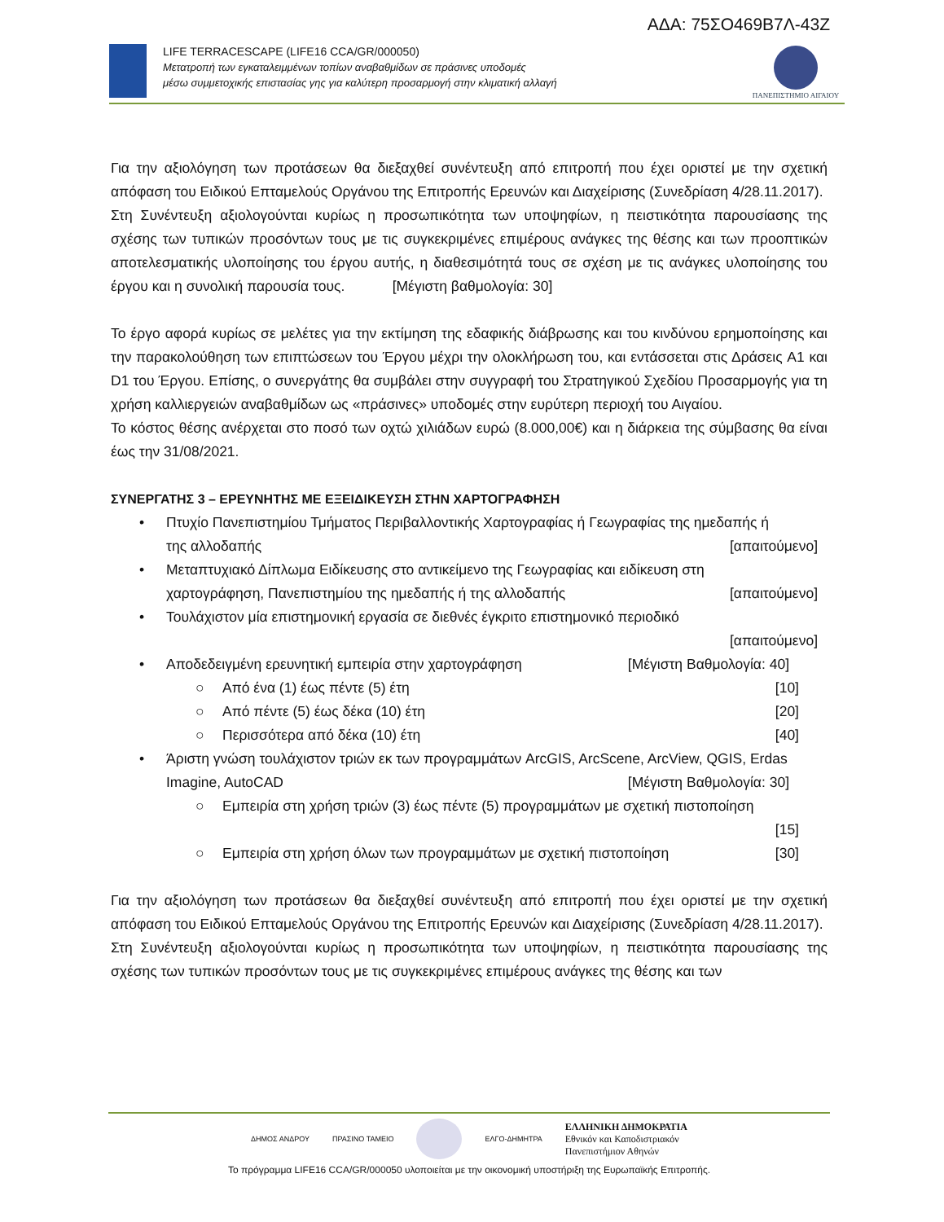ΑΔΑ: 75ΣΟ469Β7Λ-43Ζ
LIFE TERRACESCAPE (LIFE16 CCA/GR/000050)
Μετατροπή των εγκαταλειμμένων τοπίων αναβαθμίδων σε πράσινες υποδομές
μέσω συμμετοχικής επιστασίας γης για καλύτερη προσαρμογή στην κλιματική αλλαγή
ΠΑΝΕΠΙΣΤΗΜΙΟ ΑΙΓΑΙΟΥ
Για την αξιολόγηση των προτάσεων θα διεξαχθεί συνέντευξη από επιτροπή που έχει οριστεί με την σχετική απόφαση του Ειδικού Επταμελούς Οργάνου της Επιτροπής Ερευνών και Διαχείρισης (Συνεδρίαση 4/28.11.2017).
Στη Συνέντευξη αξιολογούνται κυρίως η προσωπικότητα των υποψηφίων, η πειστικότητα παρουσίασης της σχέσης των τυπικών προσόντων τους με τις συγκεκριμένες επιμέρους ανάγκες της θέσης και των προοπτικών αποτελεσματικής υλοποίησης του έργου αυτής, η διαθεσιμότητά τους σε σχέση με τις ανάγκες υλοποίησης του έργου και η συνολική παρουσία τους. [Μέγιστη βαθμολογία: 30]
Το έργο αφορά κυρίως σε μελέτες για την εκτίμηση της εδαφικής διάβρωσης και του κινδύνου ερημοποίησης και την παρακολούθηση των επιπτώσεων του Έργου μέχρι την ολοκλήρωση του, και εντάσσεται στις Δράσεις A1 και D1 του Έργου. Επίσης, ο συνεργάτης θα συμβάλει στην συγγραφή του Στρατηγικού Σχεδίου Προσαρμογής για τη χρήση καλλιεργειών αναβαθμίδων ως «πράσινες» υποδομές στην ευρύτερη περιοχή του Αιγαίου.
Το κόστος θέσης ανέρχεται στο ποσό των οχτώ χιλιάδων ευρώ (8.000,00€) και η διάρκεια της σύμβασης θα είναι έως την 31/08/2021.
ΣΥΝΕΡΓΑΤΗΣ 3 – ΕΡΕΥΝΗΤΗΣ ΜΕ ΕΞΕΙΔΙΚΕΥΣΗ ΣΤΗΝ ΧΑΡΤΟΓΡΑΦΗΣΗ
• Πτυχίο Πανεπιστημίου Τμήματος Περιβαλλοντικής Χαρτογραφίας ή Γεωγραφίας της ημεδαπής ή
της αλλοδαπής [απαιτούμενο]
• Μεταπτυχιακό Δίπλωμα Ειδίκευσης στο αντικείμενο της Γεωγραφίας και ειδίκευση στη
χαρτογράφηση, Πανεπιστημίου της ημεδαπής ή της αλλοδαπής [απαιτούμενο]
• Τουλάχιστον μία επιστημονική εργασία σε διεθνές έγκριτο επιστημονικό περιοδικό
[απαιτούμενο]
• Αποδεδειγμένη ερευνητική εμπειρία στην χαρτογράφηση [Μέγιστη Βαθμολογία: 40]
○ Από ένα (1) έως πέντε (5) έτη [10]
○ Από πέντε (5) έως δέκα (10) έτη [20]
○ Περισσότερα από δέκα (10) έτη [40]
• Άριστη γνώση τουλάχιστον τριών εκ των προγραμμάτων ArcGIS, ArcScene, ArcView, QGIS, Erdas
Imagine, AutoCAD [Μέγιστη Βαθμολογία: 30]
○ Εμπειρία στη χρήση τριών (3) έως πέντε (5) προγραμμάτων με σχετική πιστοποίηση
[15]
○ Εμπειρία στη χρήση όλων των προγραμμάτων με σχετική πιστοποίηση [30]
Για την αξιολόγηση των προτάσεων θα διεξαχθεί συνέντευξη από επιτροπή που έχει οριστεί με την σχετική απόφαση του Ειδικού Επταμελούς Οργάνου της Επιτροπής Ερευνών και Διαχείρισης (Συνεδρίαση 4/28.11.2017).
Στη Συνέντευξη αξιολογούνται κυρίως η προσωπικότητα των υποψηφίων, η πειστικότητα παρουσίασης της σχέσης των τυπικών προσόντων τους με τις συγκεκριμένες επιμέρους ανάγκες της θέσης και των
ΔΗΜΟΣ ΑΝΔΡΟΥ ΠΡΑΣΙΝΟ ΤΑΜΕΙΟ ΕΛΓΟ-ΔΗΜΗΤΡΑ
ΕΛΛΗΝΙΚΗ ΔΗΜΟΚΡΑΤΙΑ
Εθνικόν και Καποδιστριακόν
Πανεπιστήμιον Αθηνών
Το πρόγραμμα LIFE16 CCA/GR/000050 υλοποιείται με την οικονομική υποστήριξη της Ευρωπαϊκής Επιτροπής.